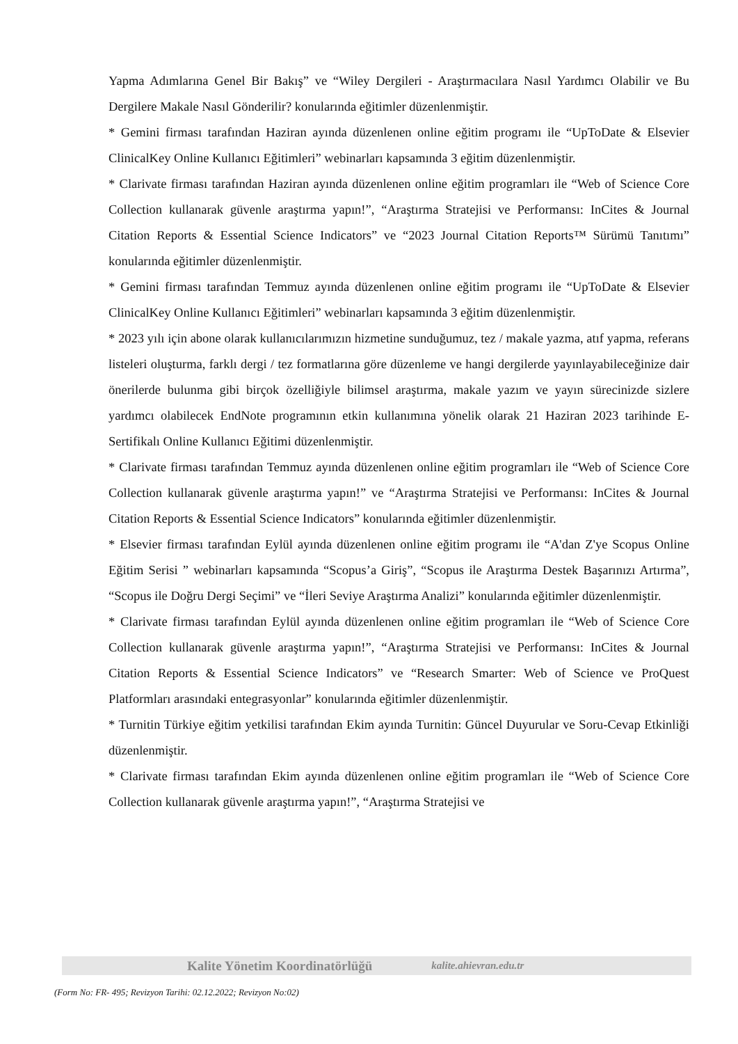Yapma Adımlarına Genel Bir Bakış” ve “Wiley Dergileri - Araştırmacılara Nasıl Yardımcı Olabilir ve Bu Dergilere Makale Nasıl Gönderilir? konularında eğitimler düzenlenmiştir.
* Gemini firması tarafından Haziran ayında düzenlenen online eğitim programı ile “UpToDate & Elsevier ClinicalKey Online Kullanıcı Eğitimleri” webinarları kapsamında 3 eğitim düzenlenmiştir.
* Clarivate firması tarafından Haziran ayında düzenlenen online eğitim programları ile “Web of Science Core Collection kullanarak güvenle araştırma yapın!”, “Araştırma Stratejisi ve Performansı: InCites & Journal Citation Reports & Essential Science Indicators” ve “2023 Journal Citation Reports™ Sürümü Tanıtımı” konularında eğitimler düzenlenmiştir.
* Gemini firması tarafından Temmuz ayında düzenlenen online eğitim programı ile “UpToDate & Elsevier ClinicalKey Online Kullanıcı Eğitimleri” webinarları kapsamında 3 eğitim düzenlenmiştir.
* 2023 yılı için abone olarak kullanıcılarımızın hizmetine sunduğumuz, tez / makale yazma, atıf yapma, referans listeleri oluşturma, farklı dergi / tez formatlarına göre düzenleme ve hangi dergilerde yayınlayabileceğinize dair önerilerde bulunma gibi birçok özelliğiyle bilimsel araştırma, makale yazım ve yayın sürecinizde sizlere yardımcı olabilecek EndNote programının etkin kullanımına yönelik olarak 21 Haziran 2023 tarihinde E-Sertifikalı Online Kullanıcı Eğitimi düzenlenmiştir.
* Clarivate firması tarafından Temmuz ayında düzenlenen online eğitim programları ile “Web of Science Core Collection kullanarak güvenle araştırma yapın!” ve “Araştırma Stratejisi ve Performansı: InCites & Journal Citation Reports & Essential Science Indicators” konularında eğitimler düzenlenmiştir.
* Elsevier firması tarafından Eylül ayında düzenlenen online eğitim programı ile “A'dan Z'ye Scopus Online Eğitim Serisi ” webinarları kapsamında “Scopus’a Giriş”, “Scopus ile Araştırma Destek Başarınızı Artırma”, “Scopus ile Doğru Dergi Seçimi” ve “İleri Seviye Araştırma Analizi” konularında eğitimler düzenlenmiştir.
* Clarivate firması tarafından Eylül ayında düzenlenen online eğitim programları ile “Web of Science Core Collection kullanarak güvenle araştırma yapın!”, “Araştırma Stratejisi ve Performansı: InCites & Journal Citation Reports & Essential Science Indicators” ve “Research Smarter: Web of Science ve ProQuest Platformları arasındaki entegrasyonlar” konularında eğitimler düzenlenmiştir.
* Turnitin Türkiye eğitim yetkilisi tarafından Ekim ayında Turnitin: Güncel Duyurular ve Soru-Cevap Etkinliği düzenlenmiştir.
* Clarivate firması tarafından Ekim ayında düzenlenen online eğitim programları ile “Web of Science Core Collection kullanarak güvenle araştırma yapın!”, “Araştırma Stratejisi ve
Kalite Yönetim Koordinatörlüğü kalite.ahievran.edu.tr
(Form No: FR- 495; Revizyon Tarihi: 02.12.2022; Revizyon No:02)